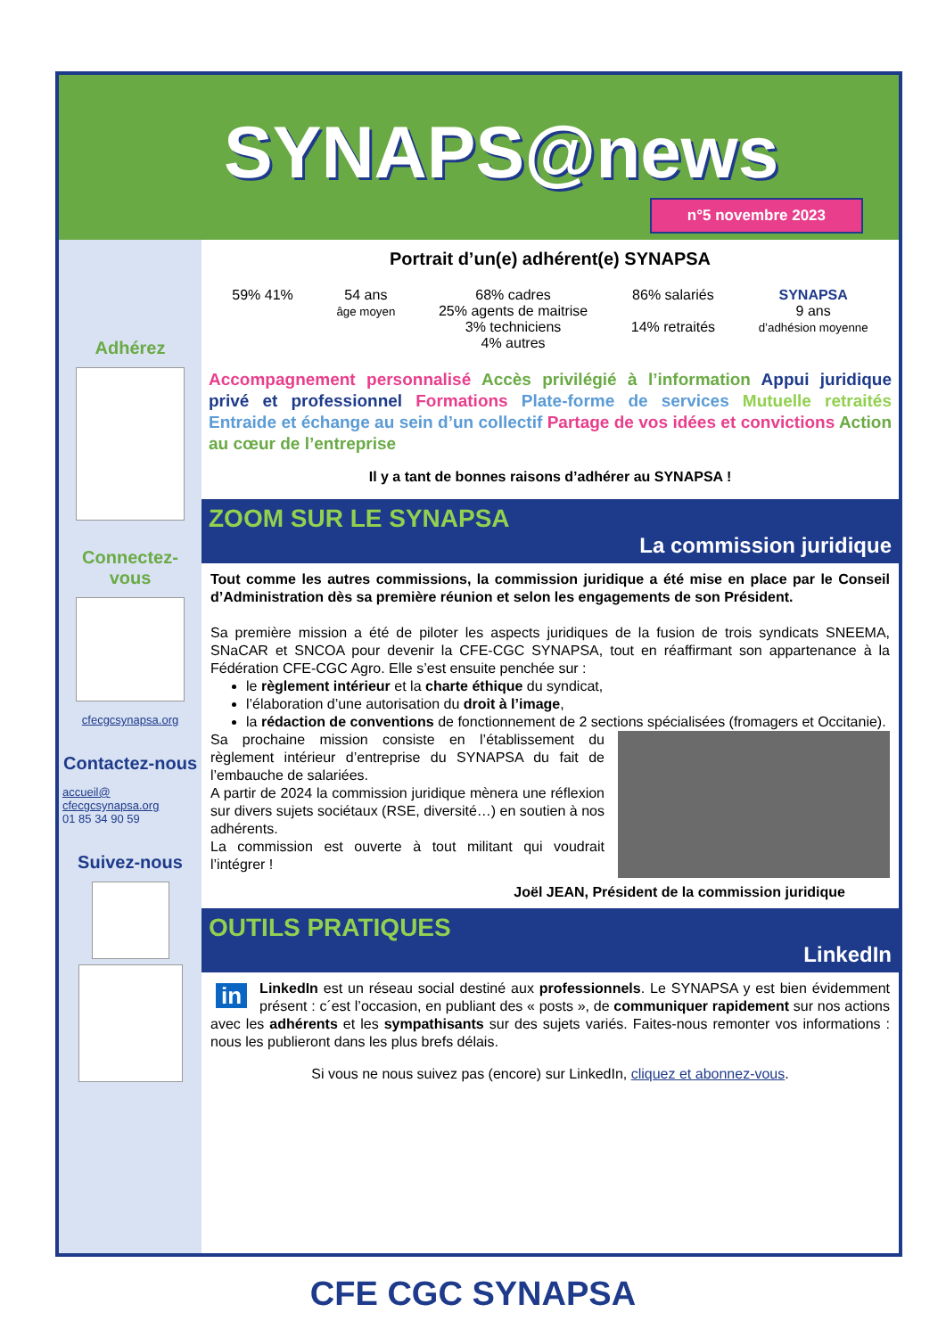SYNAPS@news
n°5 novembre 2023
Adhérez
Connectez-vous
cfecgcsynapsa.org
Contactez-nous
accueil@ cfecgcsynapsa.org
01 85 34 90 59
Suivez-nous
Portrait d’un(e) adhérent(e) SYNAPSA
59% 41% 54 ans
âge moyen
68% cadres
25% agents de maitrise
3% techniciens
4% autres
86% salariés
14% retraités
SYNAPSA
9 ans
d’adhésion moyenne
Accompagnement personnalisé Accès privilégié à l’information Appui juridique privé et professionnel Formations Plate-forme de services Mutuelle retraités Entraide et échange au sein d’un collectif Partage de vos idées et convictions Action au cœur de l’entreprise
Il y a tant de bonnes raisons d’adhérer au SYNAPSA !
ZOOM SUR LE SYNAPSA
La commission juridique
Tout comme les autres commissions, la commission juridique a été mise en place par le Conseil d’Administration dès sa première réunion et selon les engagements de son Président.
Sa première mission a été de piloter les aspects juridiques de la fusion de trois syndicats SNEEMA, SNaCAR et SNCOA pour devenir la CFE-CGC SYNAPSA, tout en réaffirmant son appartenance à la Fédération CFE-CGC Agro. Elle s’est ensuite penchée sur :
le règlement intérieur et la charte éthique du syndicat,
l’élaboration d’une autorisation du droit à l’image,
la rédaction de conventions de fonctionnement de 2 sections spécialisées (fromagers et Occitanie).
Sa prochaine mission consiste en l’établissement du règlement intérieur d’entreprise du SYNAPSA du fait de l’embauche de salariées.
A partir de 2024 la commission juridique mènera une réflexion sur divers sujets sociétaux (RSE, diversité…) en soutien à nos adhérents.
La commission est ouverte à tout militant qui voudrait l’intégrer !
Joël JEAN, Président de la commission juridique
OUTILS PRATIQUES
LinkedIn
in LinkedIn est un réseau social destiné aux professionnels. Le SYNAPSA y est bien évidemment présent : c´est l’occasion, en publiant des « posts », de communiquer rapidement sur nos actions avec les adhérents et les sympathisants sur des sujets variés. Faites-nous remonter vos informations : nous les publieront dans les plus brefs délais.
Si vous ne nous suivez pas (encore) sur LinkedIn, cliquez et abonnez-vous.
CFE CGC SYNAPSA